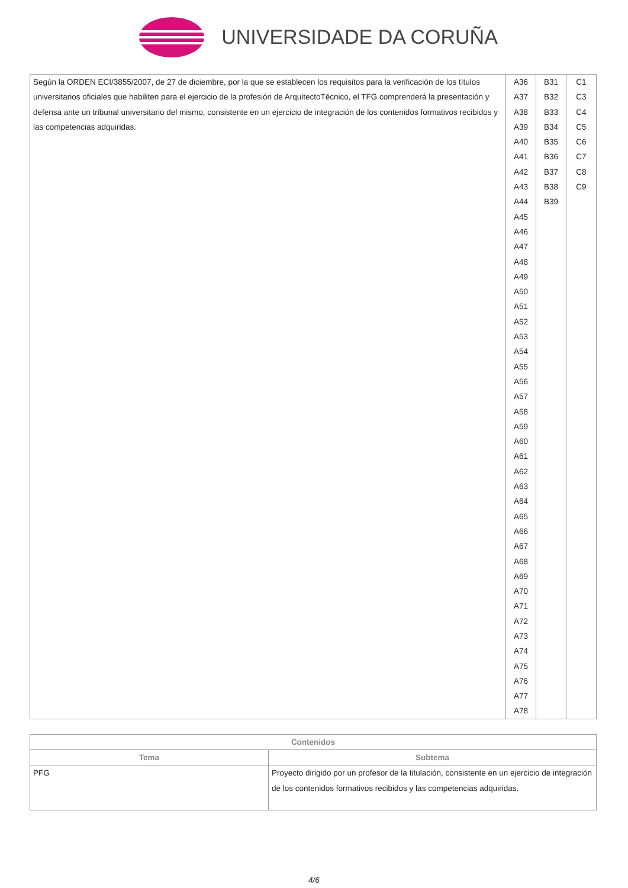UNIVERSIDADE DA CORUÑA
| Según la ORDEN ECI/3855/2007, de 27 de diciembre, por la que se establecen los requisitos para la verificación de los títulos universitarios oficiales que habiliten para el ejercicio de la profesión de ArquitectoTécnico, el TFG comprenderá la presentación y defensa ante un tribunal universitario del mismo, consistente en un ejercicio de integración de los contenidos formativos recibidos y las competencias adquiridas. | A36 A37 A38 A39 A40 A41 A42 A43 A44 A45 A46 A47 A48 A49 A50 A51 A52 A53 A54 A55 A56 A57 A58 A59 A60 A61 A62 A63 A64 A65 A66 A67 A68 A69 A70 A71 A72 A73 A74 A75 A76 A77 A78 | B31 B32 B33 B34 B35 B36 B37 B38 B39 | C1 C3 C4 C5 C6 C7 C8 C9 |
| Contenidos | |
| --- | --- |
| Tema | Subtema |
| PFG | Proyecto dirigido por un profesor de la titulación, consistente en un ejercicio de integración de los contenidos formativos recibidos y las competencias adquiridas. |
4/6